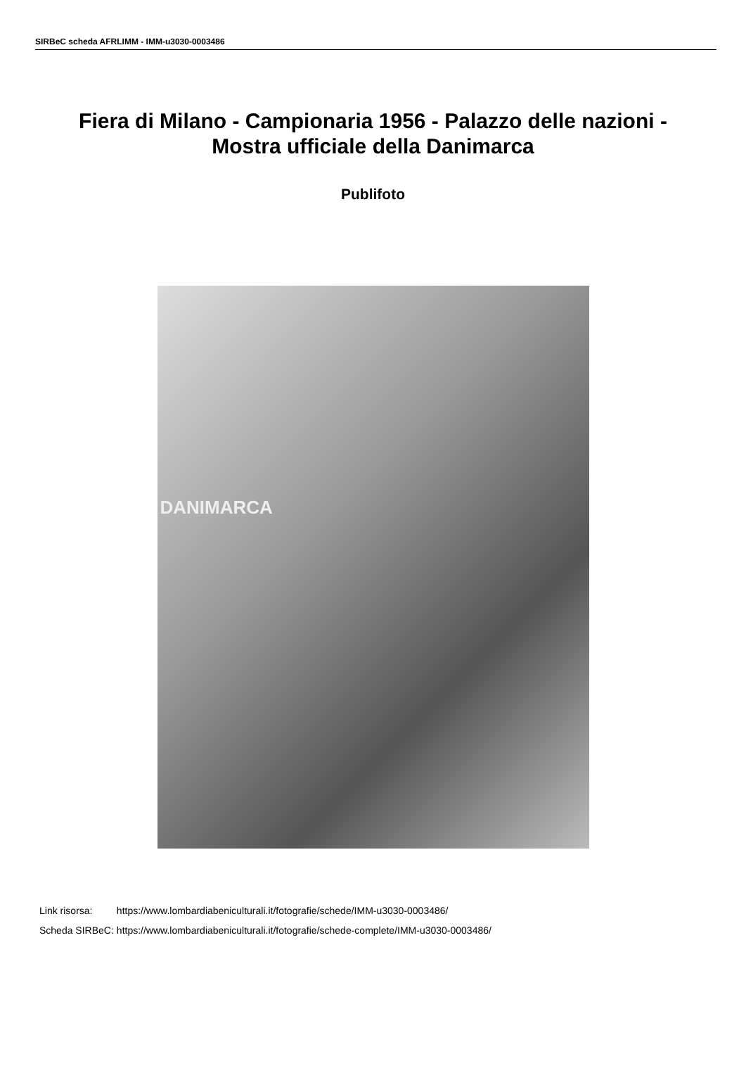SIRBeC scheda AFRLIMM - IMM-u3030-0003486
Fiera di Milano - Campionaria 1956 - Palazzo delle nazioni - Mostra ufficiale della Danimarca
Publifoto
DANIMARCA
| Link risorsa: | https://www.lombardiabeniculturali.it/fotografie/schede/IMM-u3030-0003486/ |
| Scheda SIRBeC: | https://www.lombardiabeniculturali.it/fotografie/schede-complete/IMM-u3030-0003486/ |